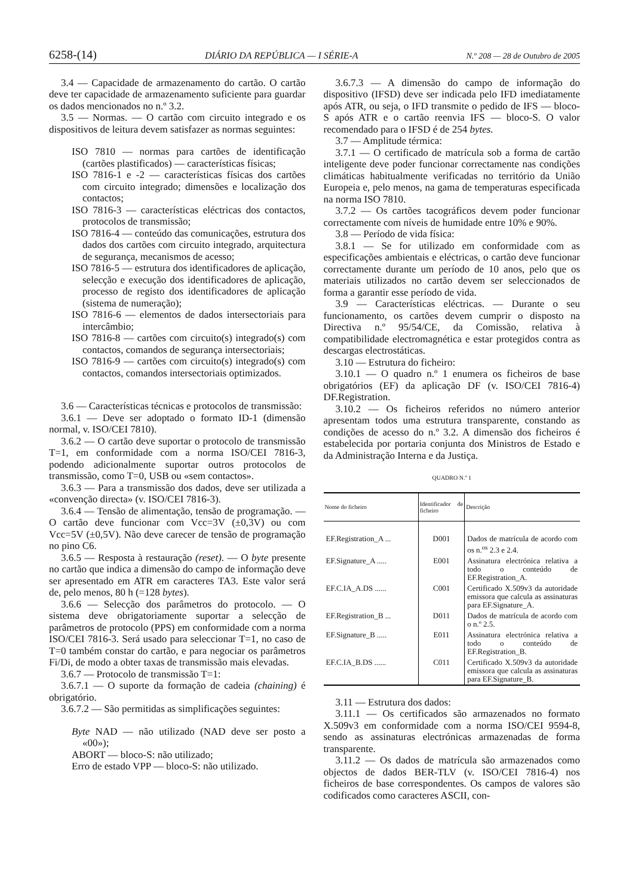6258-(14) DIÁRIO DA REPÚBLICA — I SÉRIE-A N.º 208 — 28 de Outubro de 2005
3.4 — Capacidade de armazenamento do cartão. O cartão deve ter capacidade de armazenamento suficiente para guardar os dados mencionados no n.º 3.2.
3.5 — Normas. — O cartão com circuito integrado e os dispositivos de leitura devem satisfazer as normas seguintes:
ISO 7810 — normas para cartões de identificação (cartões plastificados) — características físicas;
ISO 7816-1 e -2 — características físicas dos cartões com circuito integrado; dimensões e localização dos contactos;
ISO 7816-3 — características eléctricas dos contactos, protocolos de transmissão;
ISO 7816-4 — conteúdo das comunicações, estrutura dos dados dos cartões com circuito integrado, arquitectura de segurança, mecanismos de acesso;
ISO 7816-5 — estrutura dos identificadores de aplicação, selecção e execução dos identificadores de aplicação, processo de registo dos identificadores de aplicação (sistema de numeração);
ISO 7816-6 — elementos de dados intersectoriais para intercâmbio;
ISO 7816-8 — cartões com circuito(s) integrado(s) com contactos, comandos de segurança intersectoriais;
ISO 7816-9 — cartões com circuito(s) integrado(s) com contactos, comandos intersectoriais optimizados.
3.6 — Características técnicas e protocolos de transmissão:
3.6.1 — Deve ser adoptado o formato ID-1 (dimensão normal, v. ISO/CEI 7810).
3.6.2 — O cartão deve suportar o protocolo de transmissão T=1, em conformidade com a norma ISO/CEI 7816-3, podendo adicionalmente suportar outros protocolos de transmissão, como T=0, USB ou «sem contactos».
3.6.3 — Para a transmissão dos dados, deve ser utilizada a «convenção directa» (v. ISO/CEI 7816-3).
3.6.4 — Tensão de alimentação, tensão de programação. — O cartão deve funcionar com Vcc=3V (±0,3V) ou com Vcc=5V (±0,5V). Não deve carecer de tensão de programação no pino C6.
3.6.5 — Resposta à restauração (reset). — O byte presente no cartão que indica a dimensão do campo de informação deve ser apresentado em ATR em caracteres TA3. Este valor será de, pelo menos, 80 h (=128 bytes).
3.6.6 — Selecção dos parâmetros do protocolo. — O sistema deve obrigatoriamente suportar a selecção de parâmetros de protocolo (PPS) em conformidade com a norma ISO/CEI 7816-3. Será usado para seleccionar T=1, no caso de T=0 também constar do cartão, e para negociar os parâmetros Fi/Di, de modo a obter taxas de transmissão mais elevadas.
3.6.7 — Protocolo de transmissão T=1:
3.6.7.1 — O suporte da formação de cadeia (chaining) é obrigatório.
3.6.7.2 — São permitidas as simplificações seguintes:
Byte NAD — não utilizado (NAD deve ser posto a «00»);
ABORT — bloco-S: não utilizado;
Erro de estado VPP — bloco-S: não utilizado.
3.6.7.3 — A dimensão do campo de informação do dispositivo (IFSD) deve ser indicada pelo IFD imediatamente após ATR, ou seja, o IFD transmite o pedido de IFS — bloco-S após ATR e o cartão reenvia IFS — bloco-S. O valor recomendado para o IFSD é de 254 bytes.
3.7 — Amplitude térmica:
3.7.1 — O certificado de matrícula sob a forma de cartão inteligente deve poder funcionar correctamente nas condições climáticas habitualmente verificadas no território da União Europeia e, pelo menos, na gama de temperaturas especificada na norma ISO 7810.
3.7.2 — Os cartões tacográficos devem poder funcionar correctamente com níveis de humidade entre 10% e 90%.
3.8 — Período de vida física:
3.8.1 — Se for utilizado em conformidade com as especificações ambientais e eléctricas, o cartão deve funcionar correctamente durante um período de 10 anos, pelo que os materiais utilizados no cartão devem ser seleccionados de forma a garantir esse período de vida.
3.9 — Características eléctricas. — Durante o seu funcionamento, os cartões devem cumprir o disposto na Directiva n.º 95/54/CE, da Comissão, relativa à compatibilidade electromagnética e estar protegidos contra as descargas electrostáticas.
3.10 — Estrutura do ficheiro:
3.10.1 — O quadro n.º 1 enumera os ficheiros de base obrigatórios (EF) da aplicação DF (v. ISO/CEI 7816-4) DF.Registration.
3.10.2 — Os ficheiros referidos no número anterior apresentam todos uma estrutura transparente, constando as condições de acesso do n.º 3.2. A dimensão dos ficheiros é estabelecida por portaria conjunta dos Ministros de Estado e da Administração Interna e da Justiça.
QUADRO N.º 1
| Nome do ficheiro | Identificador de ficheiro | Descrição |
| --- | --- | --- |
| EF.Registration_A ... | D001 | Dados de matrícula de acordo com os n.<sup>os</sup> 2.3 e 2.4. |
| EF.Signature_A ..... | E001 | Assinatura electrónica relativa a todo o conteúdo de EF.Registration_A. |
| EF.C.IA_A.DS ...... | C001 | Certificado X.509v3 da autoridade emissora que calcula as assinaturas para EF.Signature_A. |
| EF.Registration_B ... | D011 | Dados de matrícula de acordo com o n.º 2.5. |
| EF.Signature_B ..... | E011 | Assinatura electrónica relativa a todo o conteúdo de EF.Registration_B. |
| EF.C.IA_B.DS ...... | C011 | Certificado X.509v3 da autoridade emissora que calcula as assinaturas para EF.Signature_B. |
3.11 — Estrutura dos dados:
3.11.1 — Os certificados são armazenados no formato X.509v3 em conformidade com a norma ISO/CEI 9594-8, sendo as assinaturas electrónicas armazenadas de forma transparente.
3.11.2 — Os dados de matrícula são armazenados como objectos de dados BER-TLV (v. ISO/CEI 7816-4) nos ficheiros de base correspondentes. Os campos de valores são codificados como caracteres ASCII, con-